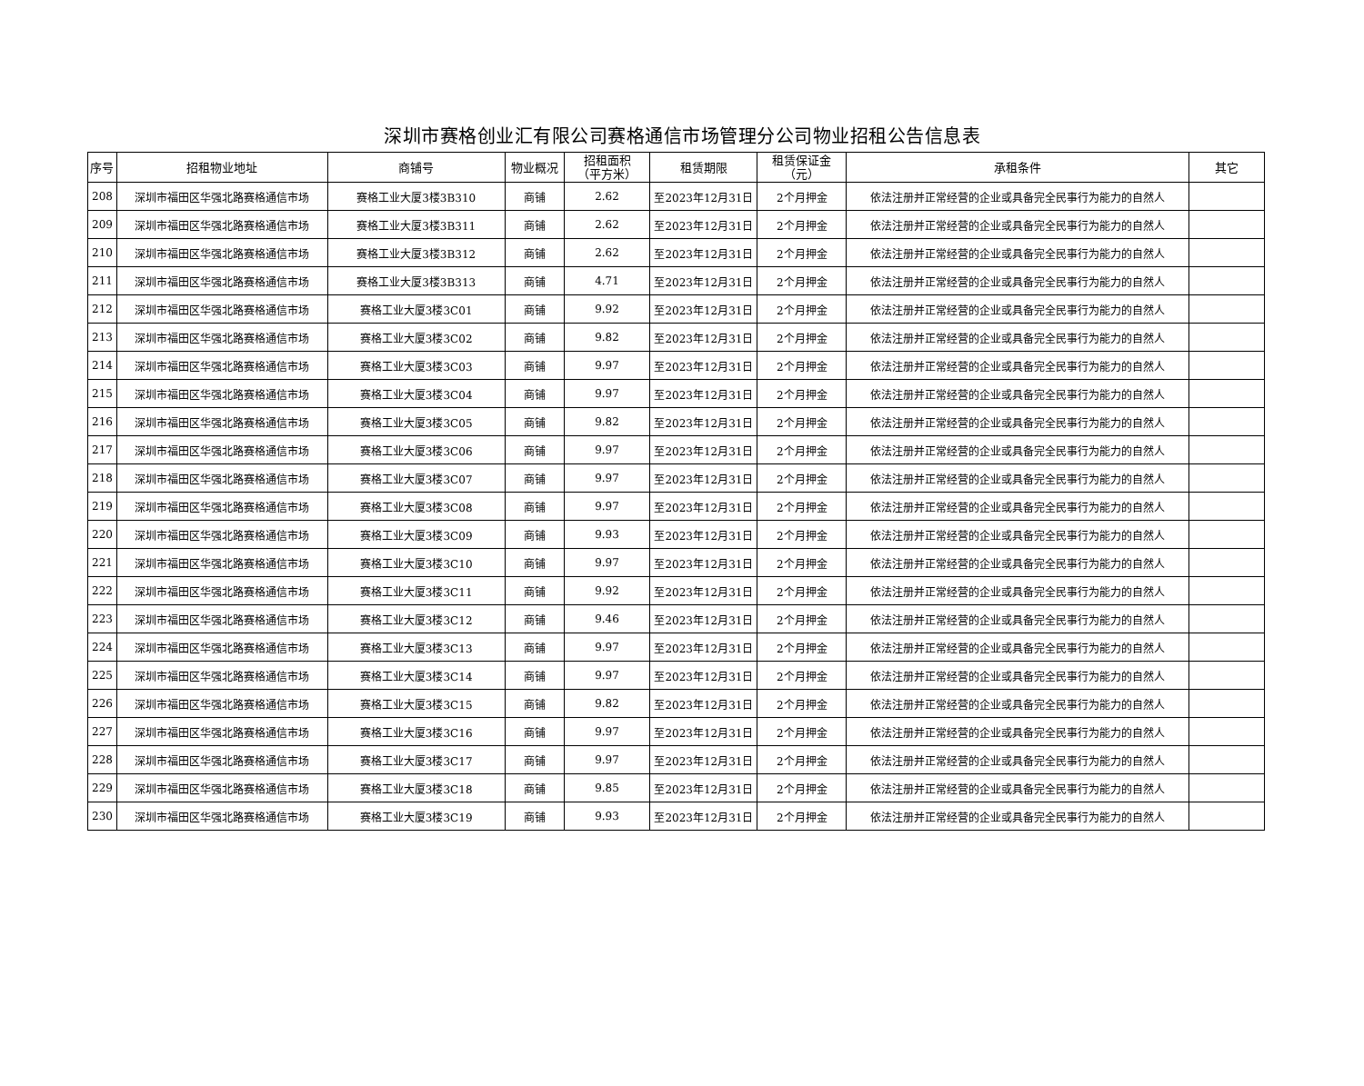深圳市赛格创业汇有限公司赛格通信市场管理分公司物业招租公告信息表
| 序号 | 招租物业地址 | 商铺号 | 物业概况 | 招租面积 （平方米） | 租赁期限 | 租赁保证金 （元） | 承租条件 | 其它 |
| --- | --- | --- | --- | --- | --- | --- | --- | --- |
| 208 | 深圳市福田区华强北路赛格通信市场 | 赛格工业大厦3楼3B310 | 商铺 | 2.62 | 至2023年12月31日 | 2个月押金 | 依法注册并正常经营的企业或具备完全民事行为能力的自然人 | |
| 209 | 深圳市福田区华强北路赛格通信市场 | 赛格工业大厦3楼3B311 | 商铺 | 2.62 | 至2023年12月31日 | 2个月押金 | 依法注册并正常经营的企业或具备完全民事行为能力的自然人 | |
| 210 | 深圳市福田区华强北路赛格通信市场 | 赛格工业大厦3楼3B312 | 商铺 | 2.62 | 至2023年12月31日 | 2个月押金 | 依法注册并正常经营的企业或具备完全民事行为能力的自然人 | |
| 211 | 深圳市福田区华强北路赛格通信市场 | 赛格工业大厦3楼3B313 | 商铺 | 4.71 | 至2023年12月31日 | 2个月押金 | 依法注册并正常经营的企业或具备完全民事行为能力的自然人 | |
| 212 | 深圳市福田区华强北路赛格通信市场 | 赛格工业大厦3楼3C01 | 商铺 | 9.92 | 至2023年12月31日 | 2个月押金 | 依法注册并正常经营的企业或具备完全民事行为能力的自然人 | |
| 213 | 深圳市福田区华强北路赛格通信市场 | 赛格工业大厦3楼3C02 | 商铺 | 9.82 | 至2023年12月31日 | 2个月押金 | 依法注册并正常经营的企业或具备完全民事行为能力的自然人 | |
| 214 | 深圳市福田区华强北路赛格通信市场 | 赛格工业大厦3楼3C03 | 商铺 | 9.97 | 至2023年12月31日 | 2个月押金 | 依法注册并正常经营的企业或具备完全民事行为能力的自然人 | |
| 215 | 深圳市福田区华强北路赛格通信市场 | 赛格工业大厦3楼3C04 | 商铺 | 9.97 | 至2023年12月31日 | 2个月押金 | 依法注册并正常经营的企业或具备完全民事行为能力的自然人 | |
| 216 | 深圳市福田区华强北路赛格通信市场 | 赛格工业大厦3楼3C05 | 商铺 | 9.82 | 至2023年12月31日 | 2个月押金 | 依法注册并正常经营的企业或具备完全民事行为能力的自然人 | |
| 217 | 深圳市福田区华强北路赛格通信市场 | 赛格工业大厦3楼3C06 | 商铺 | 9.97 | 至2023年12月31日 | 2个月押金 | 依法注册并正常经营的企业或具备完全民事行为能力的自然人 | |
| 218 | 深圳市福田区华强北路赛格通信市场 | 赛格工业大厦3楼3C07 | 商铺 | 9.97 | 至2023年12月31日 | 2个月押金 | 依法注册并正常经营的企业或具备完全民事行为能力的自然人 | |
| 219 | 深圳市福田区华强北路赛格通信市场 | 赛格工业大厦3楼3C08 | 商铺 | 9.97 | 至2023年12月31日 | 2个月押金 | 依法注册并正常经营的企业或具备完全民事行为能力的自然人 | |
| 220 | 深圳市福田区华强北路赛格通信市场 | 赛格工业大厦3楼3C09 | 商铺 | 9.93 | 至2023年12月31日 | 2个月押金 | 依法注册并正常经营的企业或具备完全民事行为能力的自然人 | |
| 221 | 深圳市福田区华强北路赛格通信市场 | 赛格工业大厦3楼3C10 | 商铺 | 9.97 | 至2023年12月31日 | 2个月押金 | 依法注册并正常经营的企业或具备完全民事行为能力的自然人 | |
| 222 | 深圳市福田区华强北路赛格通信市场 | 赛格工业大厦3楼3C11 | 商铺 | 9.92 | 至2023年12月31日 | 2个月押金 | 依法注册并正常经营的企业或具备完全民事行为能力的自然人 | |
| 223 | 深圳市福田区华强北路赛格通信市场 | 赛格工业大厦3楼3C12 | 商铺 | 9.46 | 至2023年12月31日 | 2个月押金 | 依法注册并正常经营的企业或具备完全民事行为能力的自然人 | |
| 224 | 深圳市福田区华强北路赛格通信市场 | 赛格工业大厦3楼3C13 | 商铺 | 9.97 | 至2023年12月31日 | 2个月押金 | 依法注册并正常经营的企业或具备完全民事行为能力的自然人 | |
| 225 | 深圳市福田区华强北路赛格通信市场 | 赛格工业大厦3楼3C14 | 商铺 | 9.97 | 至2023年12月31日 | 2个月押金 | 依法注册并正常经营的企业或具备完全民事行为能力的自然人 | |
| 226 | 深圳市福田区华强北路赛格通信市场 | 赛格工业大厦3楼3C15 | 商铺 | 9.82 | 至2023年12月31日 | 2个月押金 | 依法注册并正常经营的企业或具备完全民事行为能力的自然人 | |
| 227 | 深圳市福田区华强北路赛格通信市场 | 赛格工业大厦3楼3C16 | 商铺 | 9.97 | 至2023年12月31日 | 2个月押金 | 依法注册并正常经营的企业或具备完全民事行为能力的自然人 | |
| 228 | 深圳市福田区华强北路赛格通信市场 | 赛格工业大厦3楼3C17 | 商铺 | 9.97 | 至2023年12月31日 | 2个月押金 | 依法注册并正常经营的企业或具备完全民事行为能力的自然人 | |
| 229 | 深圳市福田区华强北路赛格通信市场 | 赛格工业大厦3楼3C18 | 商铺 | 9.85 | 至2023年12月31日 | 2个月押金 | 依法注册并正常经营的企业或具备完全民事行为能力的自然人 | |
| 230 | 深圳市福田区华强北路赛格通信市场 | 赛格工业大厦3楼3C19 | 商铺 | 9.93 | 至2023年12月31日 | 2个月押金 | 依法注册并正常经营的企业或具备完全民事行为能力的自然人 | |